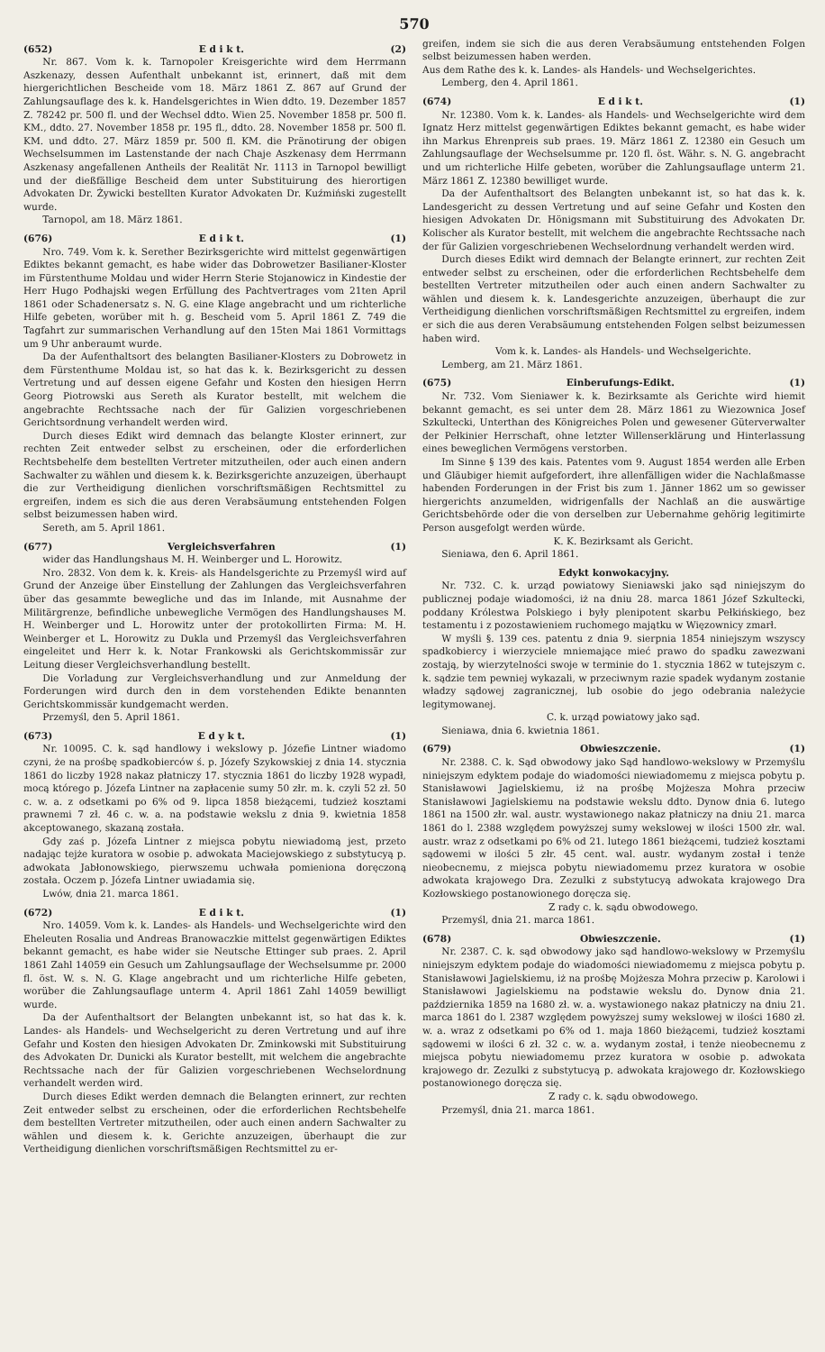570
(652) E d i k t. (2)
Nr. 867. Vom k. k. Tarnopoler Kreisgerichte wird dem Herrmann Aszkenazy, dessen Aufenthalt unbekannt ist, erinnert, daß mit dem hiergerichtlichen Bescheide vom 18. März 1861 Z. 867 auf Grund der Zahlungsauflage des k. k. Handelsgerichtes in Wien ddto. 19. Dezember 1857 Z. 78242 pr. 500 fl. und der Wechsel ddto. Wien 25. November 1858 pr. 500 fl. KM., ddto. 27. November 1858 pr. 195 fl., ddto. 28. November 1858 pr. 500 fl. KM. und ddto. 27. März 1859 pr. 500 fl. KM. die Pränotirung der obigen Wechselsummen im Lastenstande der nach Chaje Aszkenasy dem Herrmann Aszkenasy angefallenen Antheils der Realität Nr. 1113 in Tarnopol bewilligt und der dießfällige Bescheid dem unter Substituirung des hierortigen Advokaten Dr. Żywicki bestellten Kurator Advokaten Dr. Kuźmiński zugestellt wurde.
Tarnopol, am 18. März 1861.
(676) E d i k t. (1)
Nro. 749. Vom k. k. Serether Bezirksgerichte wird mittelst gegenwärtigen Ediktes bekannt gemacht, es habe wider das Dobrowetzer Basilianer-Kloster im Fürstenthume Moldau und wider Herrn Sterie Stojanowicz in Kindestie der Herr Hugo Podhajski wegen Erfüllung des Pachtvertrages vom 21ten April 1861 oder Schadenersatz s. N. G. eine Klage angebracht und um richterliche Hilfe gebeten, worüber mit h. g. Bescheid vom 5. April 1861 Z. 749 die Tagfahrt zur summarischen Verhandlung auf den 15ten Mai 1861 Vormittags um 9 Uhr anberaumt wurde.
Da der Aufenthaltsort des belangten Basilianer-Klosters zu Dobrowetz in dem Fürstenthume Moldau ist, so hat das k. k. Bezirksgericht zu dessen Vertretung und auf dessen eigene Gefahr und Kosten den hiesigen Herrn Georg Piotrowski aus Sereth als Kurator bestellt, mit welchem die angebrachte Rechtssache nach der für Galizien vorgeschriebenen Gerichtsordnung verhandelt werden wird.
Durch dieses Edikt wird demnach das belangte Kloster erinnert, zur rechten Zeit entweder selbst zu erscheinen, oder die erforderlichen Rechtsbehelfe dem bestellten Vertreter mitzutheilen, oder auch einen andern Sachwalter zu wählen und diesem k. k. Bezirksgerichte anzuzeigen, überhaupt die zur Vertheidigung dienlichen vorschriftsmäßigen Rechtsmittel zu ergreifen, indem es sich die aus deren Verabsäumung entstehenden Folgen selbst beizumessen haben wird.
Sereth, am 5. April 1861.
(677) Vergleichsverfahren (1)
wider das Handlungshaus M. H. Weinberger und L. Horowitz.
Nro. 2832. Von dem k. k. Kreis- als Handelsgerichte zu Przemyśl wird auf Grund der Anzeige über Einstellung der Zahlungen das Vergleichsverfahren über das gesammte bewegliche und das im Inlande, mit Ausnahme der Militärgrenze, befindliche unbewegliche Vermögen des Handlungshauses M. H. Weinberger und L. Horowitz unter der protokollirten Firma: M. H. Weinberger et L. Horowitz zu Dukla und Przemyśl das Vergleichsverfahren eingeleitet und Herr k. k. Notar Frankowski als Gerichtskommissär zur Leitung dieser Vergleichsverhandlung bestellt.
Die Vorladung zur Vergleichsverhandlung und zur Anmeldung der Forderungen wird durch den in dem vorstehenden Edikte benannten Gerichtskommissär kundgemacht werden.
Przemyśl, den 5. April 1861.
(673) E d y k t. (1)
Nr. 10095. C. k. sąd handlowy i wekslowy p. Józefie Lintner wiadomo czyni, że na prośbę spadkobierców ś. p. Józefy Szykowskiej z dnia 14. stycznia 1861 do liczby 1928 nakaz płatniczy 17. stycznia 1861 do liczby 1928 wypadł, mocą którego p. Józefa Lintner na zapłacenie sumy 50 złr. m. k. czyli 52 zł. 50 c. w. a. z odsetkami po 6% od 9. lipca 1858 bieżącemi, tudzież kosztami prawnemi 7 zł. 46 c. w. a. na podstawie wekslu z dnia 9. kwietnia 1858 akceptowanego, skazaną została.
Gdy zaś p. Józefa Lintner z miejsca pobytu niewiadomą jest, przeto nadając tejże kuratora w osobie p. adwokata Maciejowskiego z substytucyą p. adwokata Jabłonowskiego, pierwszemu uchwała pomieniona doręczoną została. Oczem p. Józefa Lintner uwiadamia się.
Lwów, dnia 21. marca 1861.
(672) E d i k t. (1)
Nro. 14059. Vom k. k. Landes- als Handels- und Wechselgerichte wird den Eheleuten Rosalia und Andreas Branowaczkie mittelst gegenwärtigen Ediktes bekannt gemacht, es habe wider sie Neutsche Ettinger sub praes. 2. April 1861 Zahl 14059 ein Gesuch um Zahlungsauflage der Wechselsumme pr. 2000 fl. öst. W. s. N. G. Klage angebracht und um richterliche Hilfe gebeten, worüber die Zahlungsauflage unterm 4. April 1861 Zahl 14059 bewilligt wurde.
Da der Aufenthaltsort der Belangten unbekannt ist, so hat das k. k. Landes- als Handels- und Wechselgericht zu deren Vertretung und auf ihre Gefahr und Kosten den hiesigen Advokaten Dr. Zminkowski mit Substituirung des Advokaten Dr. Dunicki als Kurator bestellt, mit welchem die angebrachte Rechtssache nach der für Galizien vorgeschriebenen Wechselordnung verhandelt werden wird.
Durch dieses Edikt werden demnach die Belangten erinnert, zur rechten Zeit entweder selbst zu erscheinen, oder die erforderlichen Rechtsbehelfe dem bestellten Vertreter mitzutheilen, oder auch einen andern Sachwalter zu wählen und diesem k. k. Gerichte anzuzeigen, überhaupt die zur Vertheidigung dienlichen vorschriftsmäßigen Rechtsmittel zu er-
greifen, indem sie sich die aus deren Verabsäumung entstehenden Folgen selbst beizumessen haben werden.
Aus dem Rathe des k. k. Landes- als Handels- und Wechselgerichtes.
Lemberg, den 4. April 1861.
(674) E d i k t. (1)
Nr. 12380. Vom k. k. Landes- als Handels- und Wechselgerichte wird dem Ignatz Herz mittelst gegenwärtigen Ediktes bekannt gemacht, es habe wider ihn Markus Ehrenpreis sub praes. 19. März 1861 Z. 12380 ein Gesuch um Zahlungsauflage der Wechselsumme pr. 120 fl. öst. Währ. s. N. G. angebracht und um richterliche Hilfe gebeten, worüber die Zahlungsauflage unterm 21. März 1861 Z. 12380 bewilliget wurde.
Da der Aufenthaltsort des Belangten unbekannt ist, so hat das k. k. Landesgericht zu dessen Vertretung und auf seine Gefahr und Kosten den hiesigen Advokaten Dr. Hönigsmann mit Substituirung des Advokaten Dr. Kolischer als Kurator bestellt, mit welchem die angebrachte Rechtssache nach der für Galizien vorgeschriebenen Wechselordnung verhandelt werden wird.
Durch dieses Edikt wird demnach der Belangte erinnert, zur rechten Zeit entweder selbst zu erscheinen, oder die erforderlichen Rechtsbehelfe dem bestellten Vertreter mitzutheilen oder auch einen andern Sachwalter zu wählen und diesem k. k. Landesgerichte anzuzeigen, überhaupt die zur Vertheidigung dienlichen vorschriftsmäßigen Rechtsmittel zu ergreifen, indem er sich die aus deren Verabsäumung entstehenden Folgen selbst beizumessen haben wird.
Vom k. k. Landes- als Handels- und Wechselgerichte.
Lemberg, am 21. März 1861.
(675) Einberufungs-Edikt. (1)
Nr. 732. Vom Sieniawer k. k. Bezirksamte als Gerichte wird hiemit bekannt gemacht, es sei unter dem 28. März 1861 zu Wiezownica Josef Szkultecki, Unterthan des Königreiches Polen und gewesener Güterverwalter der Pełkinier Herrschaft, ohne letzter Willenserklärung und Hinterlassung eines beweglichen Vermögens verstorben.
Im Sinne § 139 des kais. Patentes vom 9. August 1854 werden alle Erben und Gläubiger hiemit aufgefordert, ihre allenfälligen wider die Nachlaßmasse habenden Forderungen in der Frist bis zum 1. Jänner 1862 um so gewisser hiergerichts anzumelden, widrigenfalls der Nachlaß an die auswärtige Gerichtsbehörde oder die von derselben zur Uebernahme gehörig legitimirte Person ausgefolgt werden würde.
K. K. Bezirksamt als Gericht.
Sieniawa, den 6. April 1861.
Edykt konwokacyjny.
Nr. 732. C. k. urząd powiatowy Sieniawski jako sąd niniejszym do publicznej podaje wiadomości, iż na dniu 28. marca 1861 Józef Szkultecki, poddany Królestwa Polskiego i były plenipotent skarbu Pełkińskiego, bez testamentu i z pozostawieniem ruchomego majątku w Więzownicy zmarł.
W myśli §. 139 ces. patentu z dnia 9. sierpnia 1854 niniejszym wszyscy spadkobiercy i wierzyciele mniemające mieć prawo do spadku zawezwani zostają, by wierzytelności swoje w terminie do 1. stycznia 1862 w tutejszym c. k. sądzie tem pewniej wykazali, w przeciwnym razie spadek wydanym zostanie władzy sądowej zagranicznej, lub osobie do jego odebrania należycie legitymowanej.
C. k. urząd powiatowy jako sąd.
Sieniawa, dnia 6. kwietnia 1861.
(679) Obwieszczenie. (1)
Nr. 2388. C. k. Sąd obwodowy jako Sąd handlowo-wekslowy w Przemyślu niniejszym edyktem podaje do wiadomości niewiadomemu z miejsca pobytu p. Stanisławowi Jagielskiemu, iż na prośbę Mojżesza Mohra przeciw Stanisławowi Jagielskiemu na podstawie wekslu ddto. Dynow dnia 6. lutego 1861 na 1500 złr. wal. austr. wystawionego nakaz płatniczy na dniu 21. marca 1861 do l. 2388 względem powyższej sumy wekslowej w ilości 1500 złr. wal. austr. wraz z odsetkami po 6% od 21. lutego 1861 bieżącemi, tudzież kosztami sądowemi w ilości 5 złr. 45 cent. wal. austr. wydanym został i tenże nieobecnemu, z miejsca pobytu niewiadomemu przez kuratora w osobie adwokata krajowego Dra. Zezulki z substytucyą adwokata krajowego Dra Kozłowskiego postanowionego doręcza się.
Z rady c. k. sądu obwodowego.
Przemyśl, dnia 21. marca 1861.
(678) Obwieszczenie. (1)
Nr. 2387. C. k. sąd obwodowy jako sąd handlowo-wekslowy w Przemyślu niniejszym edyktem podaje do wiadomości niewiadomemu z miejsca pobytu p. Stanisławowi Jagielskiemu, iż na prośbę Mojżesza Mohra przeciw p. Karolowi i Stanisławowi Jagielskiemu na podstawie wekslu do. Dynow dnia 21. października 1859 na 1680 zł. w. a. wystawionego nakaz płatniczy na dniu 21. marca 1861 do l. 2387 względem powyższej sumy wekslowej w ilości 1680 zł. w. a. wraz z odsetkami po 6% od 1. maja 1860 bieżącemi, tudzież kosztami sądowemi w ilości 6 zł. 32 c. w. a. wydanym został, i tenże nieobecnemu z miejsca pobytu niewiadomemu przez kuratora w osobie p. adwokata krajowego dr. Zezulki z substytucyą p. adwokata krajowego dr. Kozłowskiego postanowionego doręcza się.
Z rady c. k. sądu obwodowego.
Przemyśl, dnia 21. marca 1861.